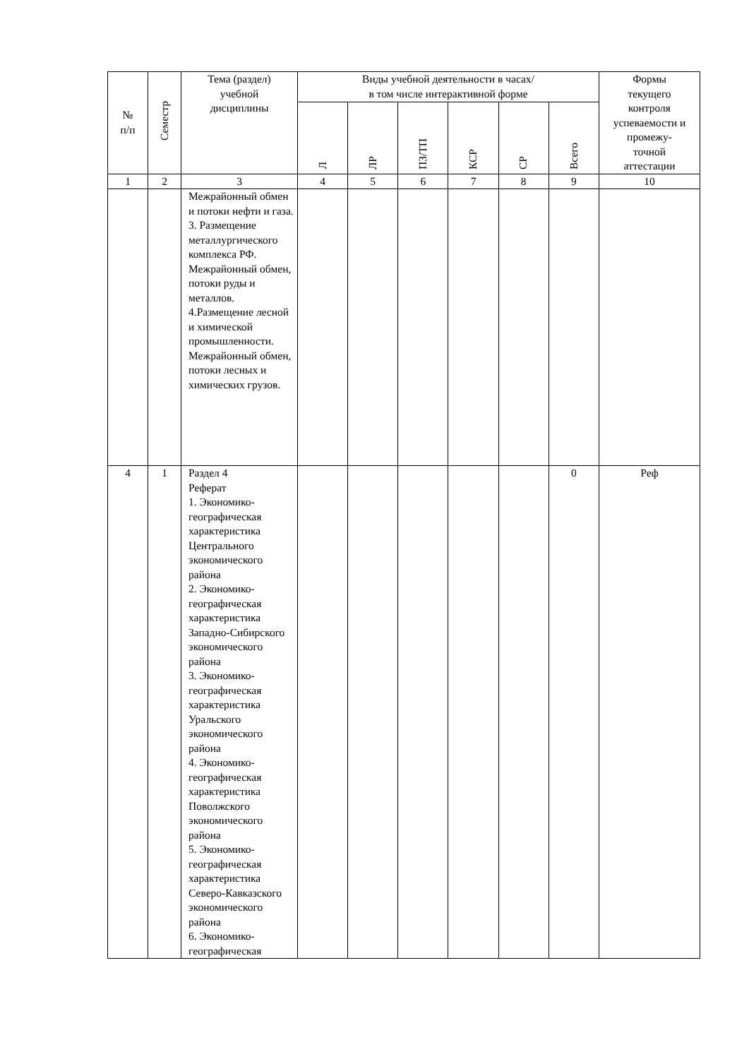| № п/п | Семестр | Тема (раздел) учебной дисциплины | Виды учебной деятельности в часах/ в том числе интерактивной форме | | | | | | Формы текущего контроля успеваемости и промежу- точной аттестации |
| --- | --- | --- | --- | --- | --- | --- | --- | --- | --- |
| | | | Л | ЛР | ПЗ/ТП | КСР | СР | Всего | |
| 1 | 2 | 3 | 4 | 5 | 6 | 7 | 8 | 9 | 10 |
| | | Межрайонный обмен и потоки нефти и газа. 3. Размещение металлургического комплекса РФ. Межрайонный обмен, потоки руды и металлов. 4.Размещение лесной и химической промышленности. Межрайонный обмен, потоки лесных и химических грузов. | | | | | | | |
| 4 | 1 | Раздел 4 Реферат 1. Экономико-географическая характеристика Центрального экономического района 2. Экономико-географическая характеристика Западно-Сибирского экономического района 3. Экономико-географическая характеристика Уральского экономического района 4. Экономико-географическая характеристика Поволжского экономического района 5. Экономико-географическая характеристика Северо-Кавказского экономического района 6. Экономико-географическая | | | | | | 0 | Реф |